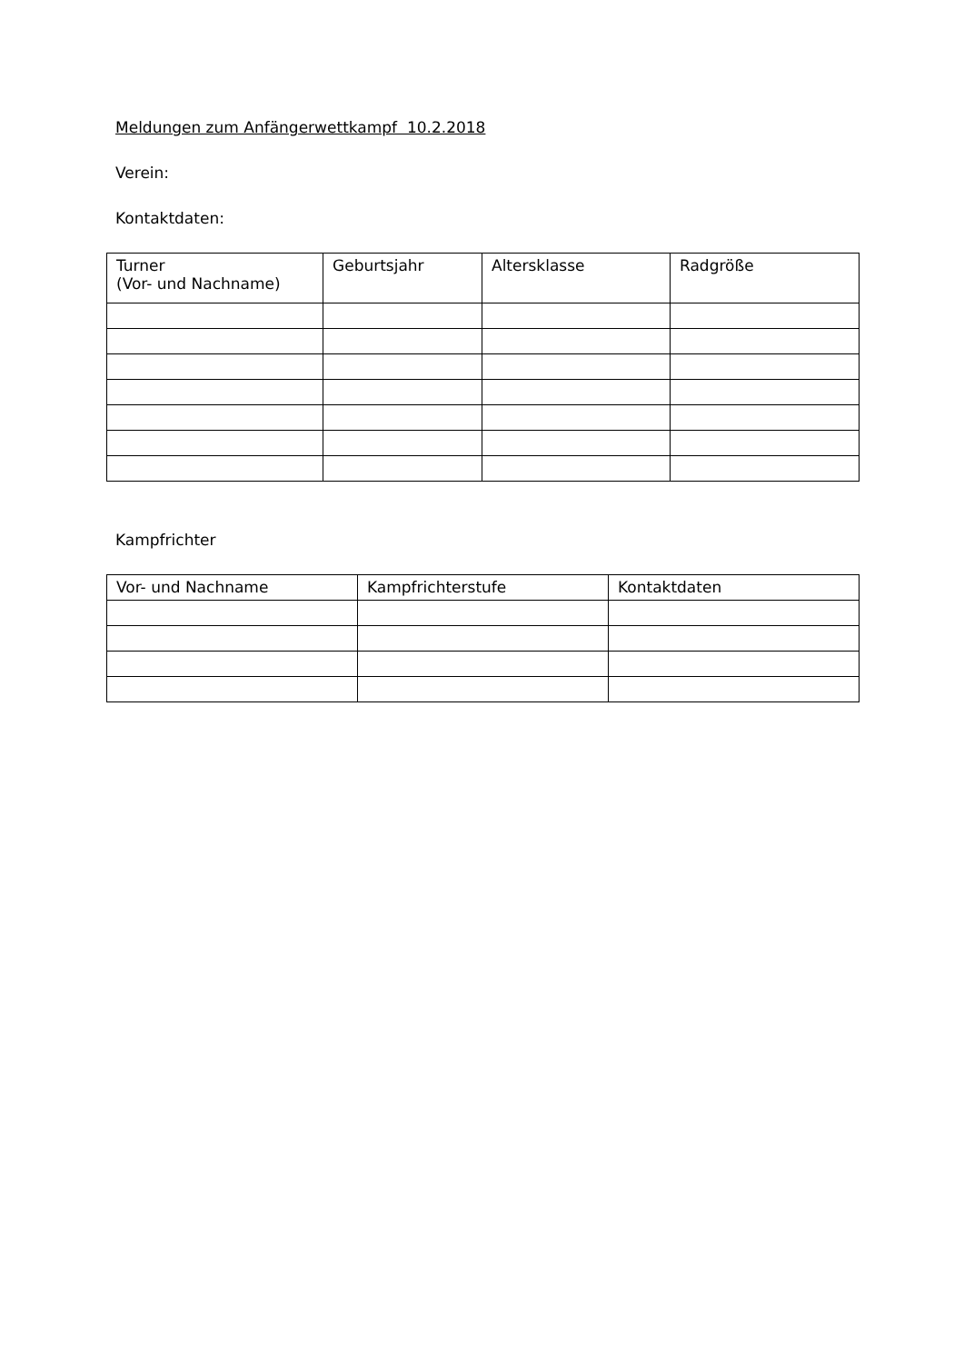Meldungen zum Anfängerwettkampf 10.2.2018
Verein:
Kontaktdaten:
| Turner (Vor- und Nachname) | Geburtsjahr | Altersklasse | Radgröße |
| --- | --- | --- | --- |
Kampfrichter
| Vor- und Nachname | Kampfrichterstufe | Kontaktdaten |
| --- | --- | --- |